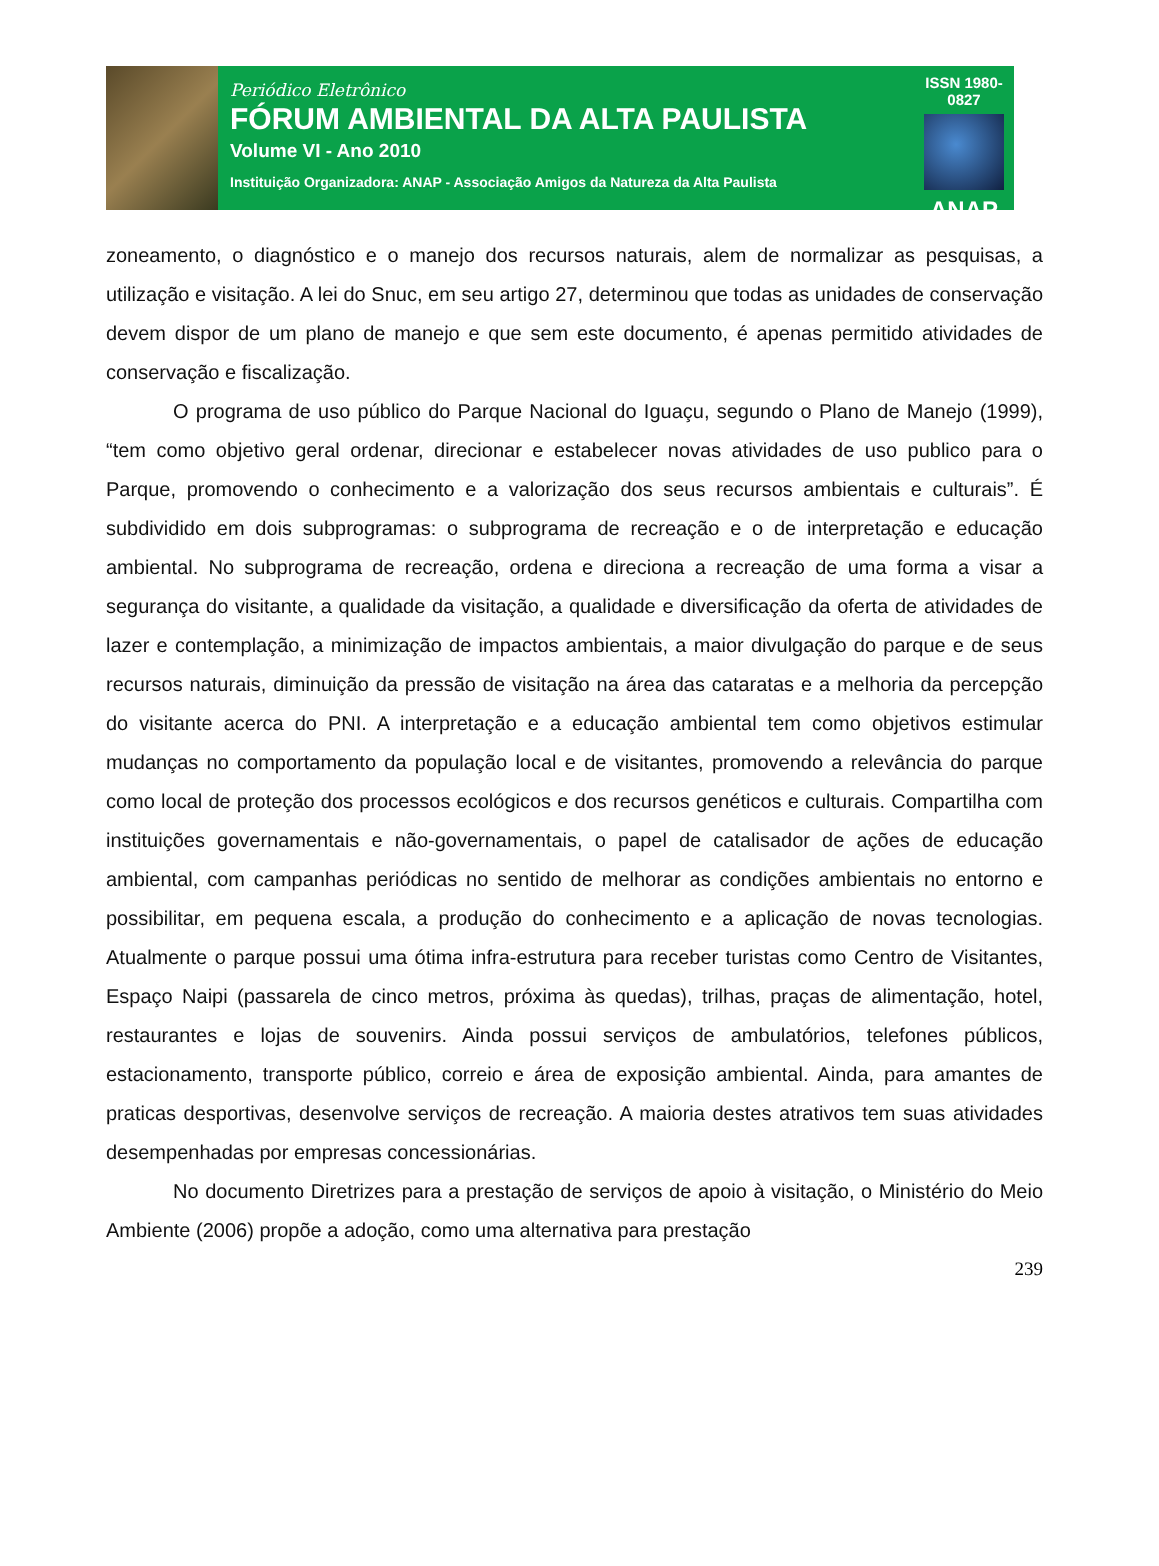Periódico Eletrônico
FÓRUM AMBIENTAL DA ALTA PAULISTA
Volume VI - Ano 2010
Instituição Organizadora: ANAP - Associação Amigos da Natureza da Alta Paulista
ISSN 1980-0827
ANAP
zoneamento, o diagnóstico e o manejo dos recursos naturais, alem de normalizar as pesquisas, a utilização e visitação. A lei do Snuc, em seu artigo 27, determinou que todas as unidades de conservação devem dispor de um plano de manejo e que sem este documento, é apenas permitido atividades de conservação e fiscalização.
O programa de uso público do Parque Nacional do Iguaçu, segundo o Plano de Manejo (1999), “tem como objetivo geral ordenar, direcionar e estabelecer novas atividades de uso publico para o Parque, promovendo o conhecimento e a valorização dos seus recursos ambientais e culturais”. É subdividido em dois subprogramas: o subprograma de recreação e o de interpretação e educação ambiental. No subprograma de recreação, ordena e direciona a recreação de uma forma a visar a segurança do visitante, a qualidade da visitação, a qualidade e diversificação da oferta de atividades de lazer e contemplação, a minimização de impactos ambientais, a maior divulgação do parque e de seus recursos naturais, diminuição da pressão de visitação na área das cataratas e a melhoria da percepção do visitante acerca do PNI. A interpretação e a educação ambiental tem como objetivos estimular mudanças no comportamento da população local e de visitantes, promovendo a relevância do parque como local de proteção dos processos ecológicos e dos recursos genéticos e culturais. Compartilha com instituições governamentais e não-governamentais, o papel de catalisador de ações de educação ambiental, com campanhas periódicas no sentido de melhorar as condições ambientais no entorno e possibilitar, em pequena escala, a produção do conhecimento e a aplicação de novas tecnologias. Atualmente o parque possui uma ótima infra-estrutura para receber turistas como Centro de Visitantes, Espaço Naipi (passarela de cinco metros, próxima às quedas), trilhas, praças de alimentação, hotel, restaurantes e lojas de souvenirs. Ainda possui serviços de ambulatórios, telefones públicos, estacionamento, transporte público, correio e área de exposição ambiental. Ainda, para amantes de praticas desportivas, desenvolve serviços de recreação. A maioria destes atrativos tem suas atividades desempenhadas por empresas concessionárias.
No documento Diretrizes para a prestação de serviços de apoio à visitação, o Ministério do Meio Ambiente (2006) propõe a adoção, como uma alternativa para prestação
239